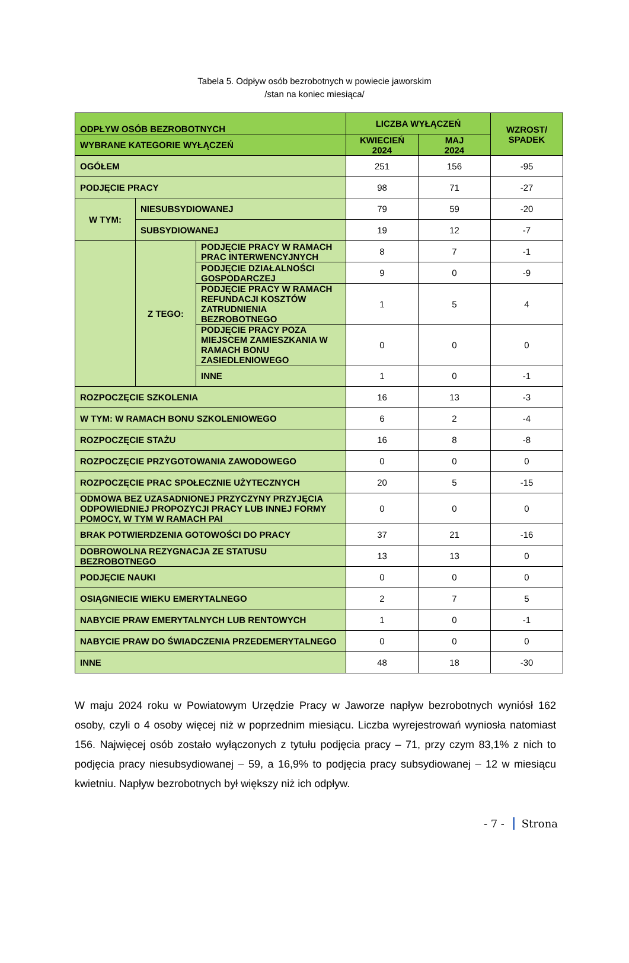Tabela 5. Odpływ osób bezrobotnych w powiecie jaworskim
/stan na koniec miesiąca/
| ODPŁYW OSÓB BEZROBOTNYCH | | | LICZBA WYŁĄCZEŃ | | WZROST/ SPADEK |
| --- | --- | --- | --- | --- | --- |
| WYBRANE KATEGORIE WYŁĄCZEŃ | | | KWIECIEŃ 2024 | MAJ 2024 | |
| OGÓŁEM | | | 251 | 156 | -95 |
| PODJĘCIE PRACY | | | 98 | 71 | -27 |
| W TYM: | NIESUBSYDIOWANEJ | | 79 | 59 | -20 |
| | SUBSYDIOWANEJ | | 19 | 12 | -7 |
| | Z TEGO: | PODJĘCIE PRACY W RAMACH PRAC INTERWENCYJNYCH | 8 | 7 | -1 |
| | | PODJĘCIE DZIAŁALNOŚCI GOSPODARCZEJ | 9 | 0 | -9 |
| | | PODJĘCIE PRACY W RAMACH REFUNDACJI KOSZTÓW ZATRUDNIENIA BEZROBOTNEGO | 1 | 5 | 4 |
| | | PODJĘCIE PRACY POZA MIEJSCEM ZAMIESZKANIA W RAMACH BONU ZASIEDLENIOWEGO | 0 | 0 | 0 |
| | | INNE | 1 | 0 | -1 |
| ROZPOCZĘCIE SZKOLENIA | | | 16 | 13 | -3 |
| W TYM: W RAMACH BONU SZKOLENIOWEGO | | | 6 | 2 | -4 |
| ROZPOCZĘCIE STAŻU | | | 16 | 8 | -8 |
| ROZPOCZĘCIE PRZYGOTOWANIA ZAWODOWEGO | | | 0 | 0 | 0 |
| ROZPOCZĘCIE PRAC SPOŁECZNIE UŻYTECZNYCH | | | 20 | 5 | -15 |
| ODMOWA BEZ UZASADNIONEJ PRZYCZYNY PRZYJĘCIA ODPOWIEDNIEJ PROPOZYCJI PRACY LUB INNEJ FORMY POMOCY, W TYM W RAMACH PAI | | | 0 | 0 | 0 |
| BRAK POTWIERDZENIA GOTOWOŚCI DO PRACY | | | 37 | 21 | -16 |
| DOBROWOLNA REZYGNACJA ZE STATUSU BEZROBOTNEGO | | | 13 | 13 | 0 |
| PODJĘCIE NAUKI | | | 0 | 0 | 0 |
| OSIĄGNIECIE WIEKU EMERYTALNEGO | | | 2 | 7 | 5 |
| NABYCIE PRAW EMERYTALNYCH LUB RENTOWYCH | | | 1 | 0 | -1 |
| NABYCIE PRAW DO ŚWIADCZENIA PRZEDEMERYTALNEGO | | | 0 | 0 | 0 |
| INNE | | | 48 | 18 | -30 |
W maju 2024 roku w Powiatowym Urzędzie Pracy w Jaworze napływ bezrobotnych wyniósł 162 osoby, czyli o 4 osoby więcej niż w poprzednim miesiącu. Liczba wyrejestrowań wyniosła natomiast 156. Najwięcej osób zostało wyłączonych z tytułu podjęcia pracy – 71, przy czym 83,1% z nich to podjęcia pracy niesubsydiowanej – 59, a 16,9% to podjęcia pracy subsydiowanej – 12 w miesiącu kwietniu. Napływ bezrobotnych był większy niż ich odpływ.
- 7 - Strona